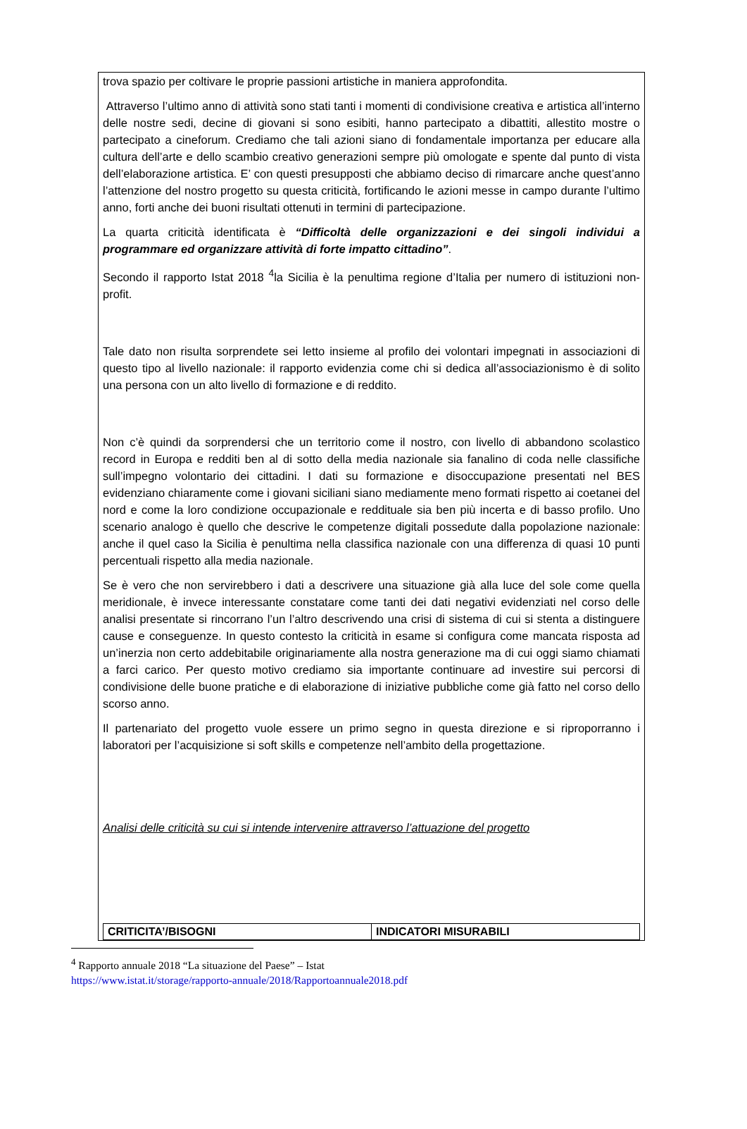trova spazio per coltivare le proprie passioni artistiche in maniera approfondita.
Attraverso l’ultimo anno di attività sono stati tanti i momenti di condivisione creativa e artistica all’interno delle nostre sedi, decine di giovani si sono esibiti, hanno partecipato a dibattiti, allestito mostre o partecipato a cineforum. Crediamo che tali azioni siano di fondamentale importanza per educare alla cultura dell’arte e dello scambio creativo generazioni sempre più omologate e spente dal punto di vista dell’elaborazione artistica. E’ con questi presupposti che abbiamo deciso di rimarcare anche quest’anno l’attenzione del nostro progetto su questa criticità, fortificando le azioni messe in campo durante l’ultimo anno, forti anche dei buoni risultati ottenuti in termini di partecipazione.
La quarta criticità identificata è “Difficoltà delle organizzazioni e dei singoli individui a programmare ed organizzare attività di forte impatto cittadino”.
Secondo il rapporto Istat 2018 <sup>4</sup>la Sicilia è la penultima regione d’Italia per numero di istituzioni non-profit.
Tale dato non risulta sorprendete sei letto insieme al profilo dei volontari impegnati in associazioni di questo tipo al livello nazionale: il rapporto evidenzia come chi si dedica all’associazionismo è di solito una persona con un alto livello di formazione e di reddito.
Non c’è quindi da sorprendersi che un territorio come il nostro, con livello di abbandono scolastico record in Europa e redditi ben al di sotto della media nazionale sia fanalino di coda nelle classifiche sull’impegno volontario dei cittadini. I dati su formazione e disoccupazione presentati nel BES evidenziano chiaramente come i giovani siciliani siano mediamente meno formati rispetto ai coetanei del nord e come la loro condizione occupazionale e reddituale sia ben più incerta e di basso profilo. Uno scenario analogo è quello che descrive le competenze digitali possedute dalla popolazione nazionale: anche il quel caso la Sicilia è penultima nella classifica nazionale con una differenza di quasi 10 punti percentuali rispetto alla media nazionale.
Se è vero che non servirebbero i dati a descrivere una situazione già alla luce del sole come quella meridionale, è invece interessante constatare come tanti dei dati negativi evidenziati nel corso delle analisi presentate si rincorrano l’un l’altro descrivendo una crisi di sistema di cui si stenta a distinguere cause e conseguenze. In questo contesto la criticità in esame si configura come mancata risposta ad un’inerzia non certo addebitabile originariamente alla nostra generazione ma di cui oggi siamo chiamati a farci carico. Per questo motivo crediamo sia importante continuare ad investire sui percorsi di condivisione delle buone pratiche e di elaborazione di iniziative pubbliche come già fatto nel corso dello scorso anno.
Il partenariato del progetto vuole essere un primo segno in questa direzione e si riproporranno i laboratori per l’acquisizione si soft skills e competenze nell’ambito della progettazione.
Analisi delle criticità su cui si intende intervenire attraverso l’attuazione del progetto
| CRITICITA’/BISOGNI | INDICATORI MISURABILI |
| --- | --- |
<sup>4</sup> Rapporto annuale 2018 “La situazione del Paese” – Istat
https://www.istat.it/storage/rapporto-annuale/2018/Rapportoannuale2018.pdf